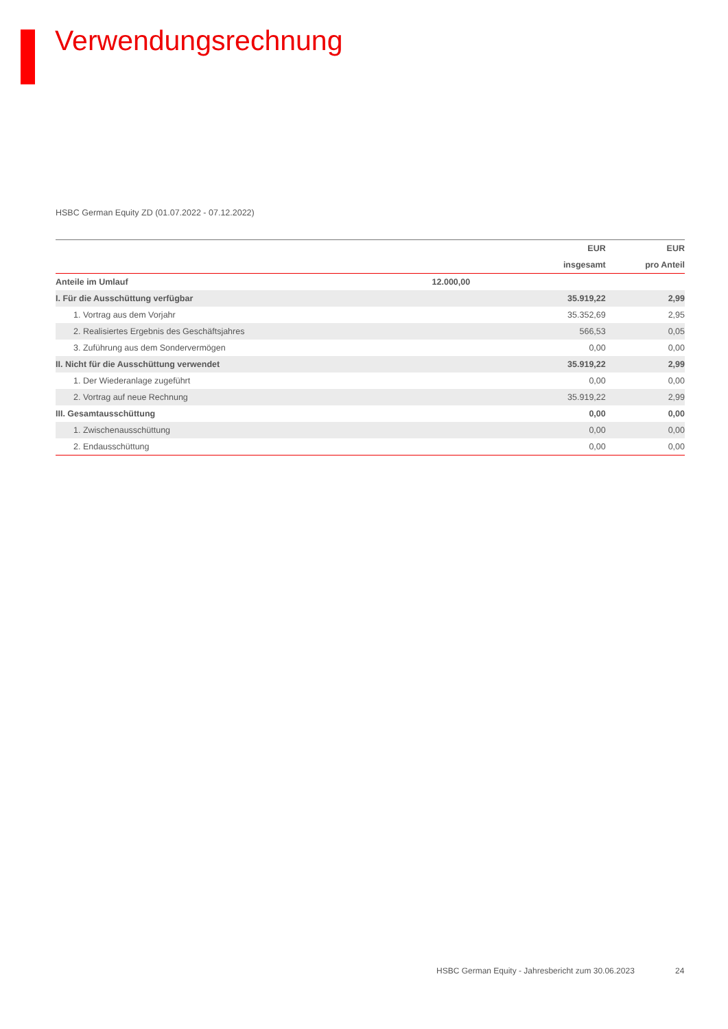Verwendungsrechnung
HSBC German Equity ZD (01.07.2022 - 07.12.2022)
| | | EUR | EUR |
| --- | --- | --- | --- |
| | | insgesamt | pro Anteil |
| Anteile im Umlauf | 12.000,00 | | |
| I. Für die Ausschüttung verfügbar | | 35.919,22 | 2,99 |
| 1. Vortrag aus dem Vorjahr | | 35.352,69 | 2,95 |
| 2. Realisiertes Ergebnis des Geschäftsjahres | | 566,53 | 0,05 |
| 3. Zuführung aus dem Sondervermögen | | 0,00 | 0,00 |
| II. Nicht für die Ausschüttung verwendet | | 35.919,22 | 2,99 |
| 1. Der Wiederanlage zugeführt | | 0,00 | 0,00 |
| 2. Vortrag auf neue Rechnung | | 35.919,22 | 2,99 |
| III. Gesamtausschüttung | | 0,00 | 0,00 |
| 1. Zwischenausschüttung | | 0,00 | 0,00 |
| 2. Endausschüttung | | 0,00 | 0,00 |
HSBC German Equity - Jahresbericht zum 30.06.2023
24